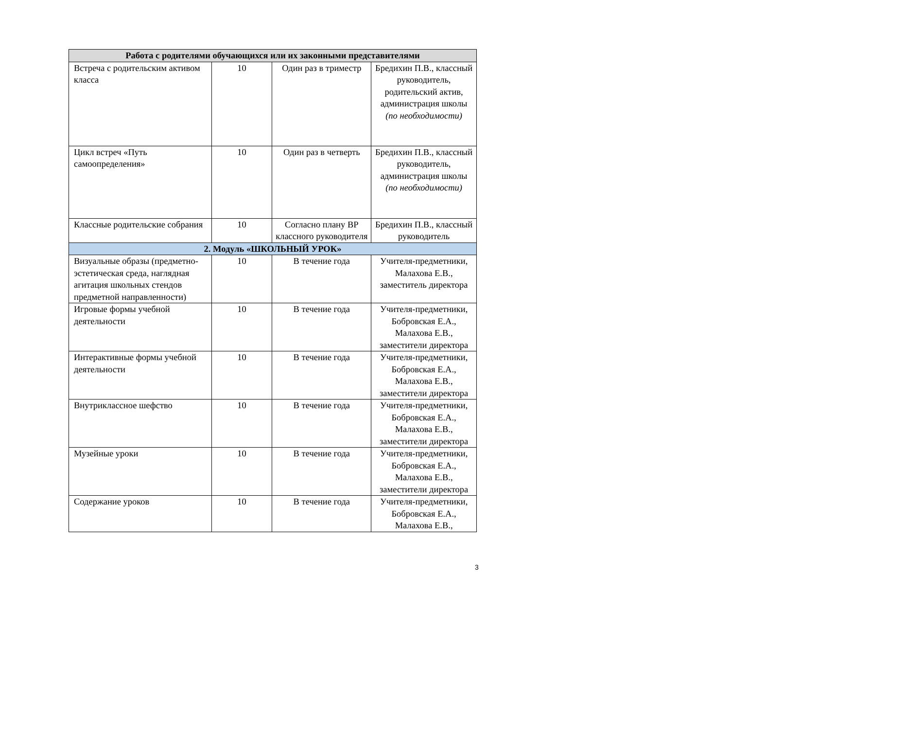| Работа с родителями обучающихся или их законными представителями | | | |
| Встреча с родительским активом класса | 10 | Один раз в триместр | Бредихин П.В., классный руководитель, родительский актив, администрация школы (по необходимости) |
| Цикл встреч «Путь самоопределения» | 10 | Один раз в четверть | Бредихин П.В., классный руководитель, администрация школы (по необходимости) |
| Классные родительские собрания | 10 | Согласно плану ВР классного руководителя | Бредихин П.В., классный руководитель |
| 2. Модуль «ШКОЛЬНЫЙ УРОК» | | | |
| Визуальные образы (предметно-эстетическая среда, наглядная агитация школьных стендов предметной направленности) | 10 | В течение года | Учителя-предметники, Малахова Е.В., заместитель директора |
| Игровые формы учебной деятельности | 10 | В течение года | Учителя-предметники, Бобровская Е.А., Малахова Е.В., заместители директора |
| Интерактивные формы учебной деятельности | 10 | В течение года | Учителя-предметники, Бобровская Е.А., Малахова Е.В., заместители директора |
| Внутриклассное шефство | 10 | В течение года | Учителя-предметники, Бобровская Е.А., Малахова Е.В., заместители директора |
| Музейные уроки | 10 | В течение года | Учителя-предметники, Бобровская Е.А., Малахова Е.В., заместители директора |
| Содержание уроков | 10 | В течение года | Учителя-предметники, Бобровская Е.А., Малахова Е.В., |
3